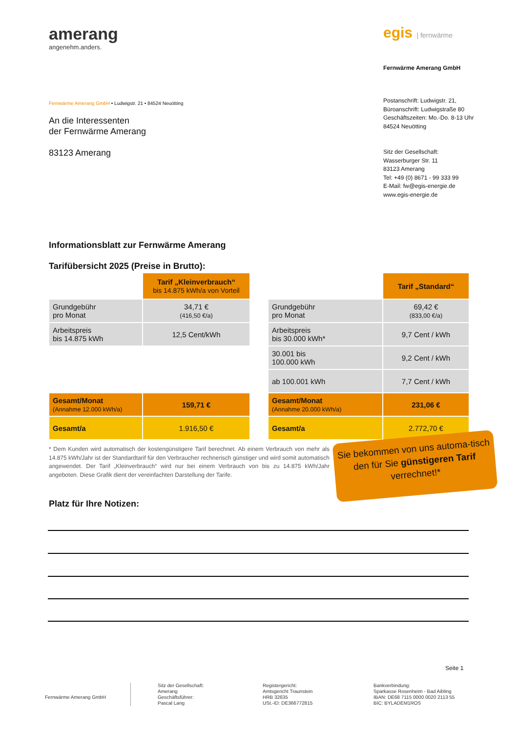amerang
angenehm.anders.
egis | fernwärme
Fernwärme Amerang GmbH
Postanschrift: Ludwigstr. 21,
Büroanschrift: Ludwigstraße 80
Geschäftszeiten: Mo.-Do. 8-13 Uhr
84524 Neuötting
Sitz der Gesellschaft:
Wasserburger Str. 11
83123 Amerang
Tel: +49 (0) 8671 - 99 333 99
E-Mail: fw@egis-energie.de
www.egis-energie.de
Fernwärme Amerang GmbH • Ludwigstr. 21 • 84524 Neuötting
An die Interessenten
der Fernwärme Amerang
83123 Amerang
Informationsblatt zur Fernwärme Amerang
Tarifübersicht 2025 (Preise in Brutto):
| | Tarif „Kleinverbrauch“ bis 14.875 kWh/a von Vorteil |
| Grundgebühr pro Monat | 34,71 € (416,50 €/a) |
| Arbeitspreis bis 14.875 kWh | 12,5 Cent/kWh |
| Gesamt/Monat (Annahme 12.000 kWh/a) | 159,71 € |
| Gesamt/a | 1.916,50 € |
| | Tarif „Standard“ |
| Grundgebühr pro Monat | 69,42 € (833,00 €/a) |
| Arbeitspreis bis 30.000 kWh* | 9,7 Cent / kWh |
| 30.001 bis 100.000 kWh | 9,2 Cent / kWh |
| ab 100.001 kWh | 7,7 Cent / kWh |
| Gesamt/Monat (Annahme 20.000 kWh/a) | 231,06 € |
| Gesamt/a | 2.772,70 € |
* Dem Kunden wird automatisch der kostengünstigere Tarif berechnet. Ab einem Verbrauch von mehr als 14.875 kWh/Jahr ist der Standardtarif für den Verbraucher rechnerisch günstiger und wird somit automatisch angewendet. Der Tarif „Kleinverbrauch“ wird nur bei einem Verbrauch von bis zu 14.875 kWh/Jahr angeboten. Diese Grafik dient der vereinfachten Darstellung der Tarife.
Sie bekommen von uns automa-tisch den für Sie günstigeren Tarif verrechnet!*
Platz für Ihre Notizen:
Seite 1
Fernwärme Amerang GmbH
Sitz der Gesellschaft:
Amerang
Geschäftsführer:
Pascal Lang
Registergericht:
Amtsgericht Traunstein
HRB 32635
USt.-ID: DE366772815
Bankverbindung:
Sparkasse Rosenheim - Bad Aibling
IBAN: DE68 7115 0000 0020 2113 55
BIC: BYLADEM1ROS